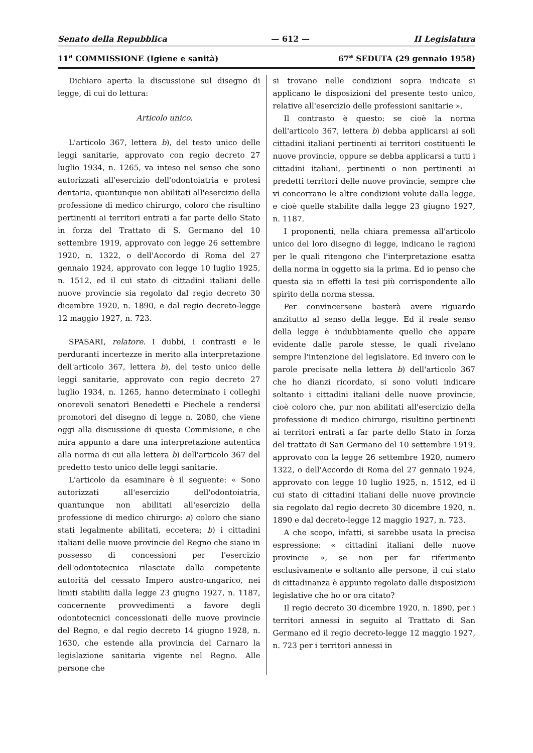Senato della Repubblica — 612 — II Legislatura
11<sup>a</sup> COMMISSIONE (Igiene e sanità) 67<sup>a</sup> SEDUTA (29 gennaio 1958)
Dichiaro aperta la discussione sul disegno di legge, di cui do lettura:
Articolo unico.
L'articolo 367, lettera b), del testo unico delle leggi sanitarie, approvato con regio decreto 27 luglio 1934, n. 1265, va inteso nel senso che sono autorizzati all'esercizio dell'odontoiatria e protesi dentaria, quantunque non abilitati all'esercizio della professione di medico chirurgo, coloro che risultino pertinenti ai territori entrati a far parte dello Stato in forza del Trattato di S. Germano del 10 settembre 1919, approvato con legge 26 settembre 1920, n. 1322, o dell'Accordo di Roma del 27 gennaio 1924, approvato con legge 10 luglio 1925, n. 1512, ed il cui stato di cittadini italiani delle nuove provincie sia regolato dal regio decreto 30 dicembre 1920, n. 1890, e dal regio decreto-legge 12 maggio 1927, n. 723.
SPASARI, relatore. I dubbi, i contrasti e le perduranti incertezze in merito alla interpretazione dell'articolo 367, lettera b), del testo unico delle leggi sanitarie, approvato con regio decreto 27 luglio 1934, n. 1265, hanno determinato i colleghi onorevoli senatori Benedetti e Piechele a rendersi promotori del disegno di legge n. 2080, che viene oggi alla discussione di questa Commisione, e che mira appunto a dare una interpretazione autentica alla norma di cui alla lettera b) dell'articolo 367 del predetto testo unico delle leggi sanitarie.
L'articolo da esaminare è il seguente: « Sono autorizzati all'esercizio dell'odontoiatria, quantunque non abilitati all'esercizio della professione di medico chirurgo: a) coloro che siano stati legalmente abilitati, eccetera; b) i cittadini italiani delle nuove provincie del Regno che siano in possesso di concessioni per l'esercizio dell'odontotecnica rilasciate dalla competente autorità del cessato Impero austro-ungarico, nei limiti stabiliti dalla legge 23 giugno 1927, n. 1187, concernente provvedimenti a favore degli odontotecnici concessionati delle nuove provincie del Regno, e dal regio decreto 14 giugno 1928, n. 1630, che estende alla provincia del Carnaro la legislazione sanitaria vigente nel Regno. Alle persone che
si trovano nelle condizioni sopra indicate si applicano le disposizioni del presente testo unico, relative all'esercizio delle professioni sanitarie ».
Il contrasto è questo: se cioè la norma dell'articolo 367, lettera b) debba applicarsi ai soli cittadini italiani pertinenti ai territori costituenti le nuove provincie, oppure se debba applicarsi a tutti i cittadini italiani, pertinenti o non pertinenti ai predetti territori delle nuove provincie, sempre che vi concorrano le altre condizioni volute dalla legge, e cioè quelle stabilite dalla legge 23 giugno 1927, n. 1187.
I proponenti, nella chiara premessa all'articolo unico del loro disegno di legge, indicano le ragioni per le quali ritengono che l'interpretazione esatta della norma in oggetto sia la prima. Ed io penso che questa sia in effetti la tesi più corrispondente allo spirito della norma stessa.
Per convincersene basterà avere riguardo anzitutto al senso della legge. Ed il reale senso della legge è indubbiamente quello che appare evidente dalle parole stesse, le quali rivelano sempre l'intenzione del legislatore. Ed invero con le parole precisate nella lettera b) dell'articolo 367 che ho dianzi ricordato, si sono voluti indicare soltanto i cittadini italiani delle nuove provincie, cioè coloro che, pur non abilitati all'esercizio della professione di medico chirurgo, risultino pertinenti ai territori entrati a far parte dello Stato in forza del trattato di San Germano del 10 settembre 1919, approvato con la legge 26 settembre 1920, numero 1322, o dell'Accordo di Roma del 27 gennaio 1924, approvato con legge 10 luglio 1925, n. 1512, ed il cui stato di cittadini italiani delle nuove provincie sia regolato dal regio decreto 30 dicembre 1920, n. 1890 e dal decreto-legge 12 maggio 1927, n. 723.
A che scopo, infatti, si sarebbe usata la precisa espressione: « cittadini italiani delle nuove provincie », se non per far riferimento esclusivamente e soltanto alle persone, il cui stato di cittadinanza è appunto regolato dalle disposizioni legislative che ho or ora citato?
Il regio decreto 30 dicembre 1920, n. 1890, per i territori annessi in seguito al Trattato di San Germano ed il regio decreto-legge 12 maggio 1927, n. 723 per i territori annessi in